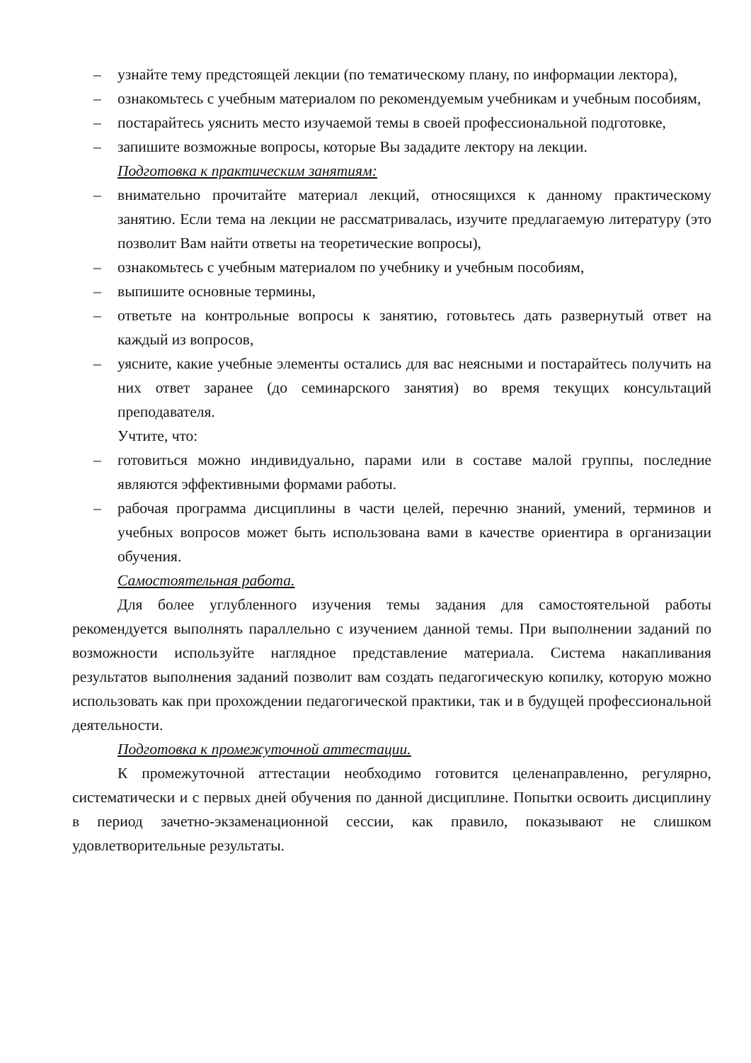– узнайте тему предстоящей лекции (по тематическому плану, по информации лектора),
– ознакомьтесь с учебным материалом по рекомендуемым учебникам и учебным пособиям,
– постарайтесь уяснить место изучаемой темы в своей профессиональной подготовке,
– запишите возможные вопросы, которые Вы зададите лектору на лекции.
Подготовка к практическим занятиям:
– внимательно прочитайте материал лекций, относящихся к данному практическому занятию. Если тема на лекции не рассматривалась, изучите предлагаемую литературу (это позволит Вам найти ответы на теоретические вопросы),
– ознакомьтесь с учебным материалом по учебнику и учебным пособиям,
– выпишите основные термины,
– ответьте на контрольные вопросы к занятию, готовьтесь дать развернутый ответ на каждый из вопросов,
– уясните, какие учебные элементы остались для вас неясными и постарайтесь получить на них ответ заранее (до семинарского занятия) во время текущих консультаций преподавателя.
Учтите, что:
– готовиться можно индивидуально, парами или в составе малой группы, последние являются эффективными формами работы.
– рабочая программа дисциплины в части целей, перечню знаний, умений, терминов и учебных вопросов может быть использована вами в качестве ориентира в организации обучения.
Самостоятельная работа.
Для более углубленного изучения темы задания для самостоятельной работы рекомендуется выполнять параллельно с изучением данной темы. При выполнении заданий по возможности используйте наглядное представление материала. Система накапливания результатов выполнения заданий позволит вам создать педагогическую копилку, которую можно использовать как при прохождении педагогической практики, так и в будущей профессиональной деятельности.
Подготовка к промежуточной аттестации.
К промежуточной аттестации необходимо готовится целенаправленно, регулярно, систематически и с первых дней обучения по данной дисциплине. Попытки освоить дисциплину в период зачетно-экзаменационной сессии, как правило, показывают не слишком удовлетворительные результаты.